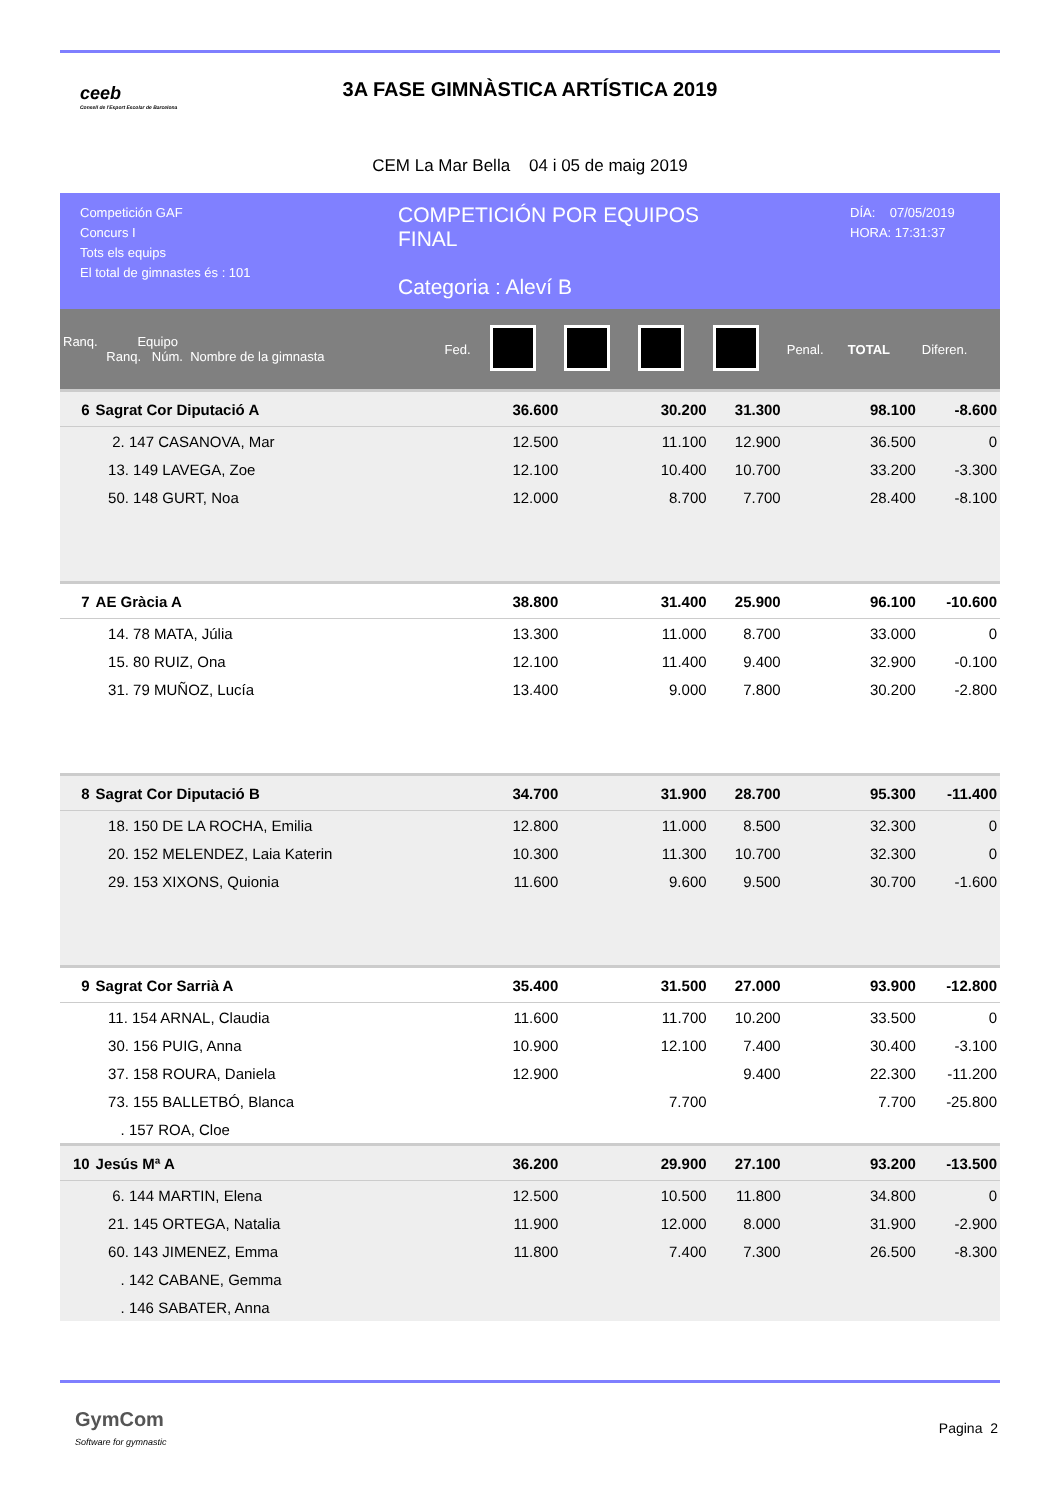ceeb
Consell de l'Esport Escolar de Barcelona
3A FASE GIMNÀSTICA ARTÍSTICA 2019
CEM La Mar Bella 04 i 05 de maig 2019
Competición GAF
Concurs I
Tots els equips
El total de gimnastes és : 101
COMPETICIÓN POR EQUIPOS
FINAL
Categoria : Aleví B
DÍA: 07/05/2019
HORA: 17:31:37
| Ranq. Equipo Ranq. Núm. Nombre de la gimnasta | | Fed. | | | | | Penal. | TOTAL | Diferen. |
| 6 | Sagrat Cor Diputació A | | 36.600 | | 30.200 | 31.300 | | 98.100 | -8.600 |
| | 2. 147 CASANOVA, Mar | | 12.500 | | 11.100 | 12.900 | | 36.500 | 0 |
| | 13. 149 LAVEGA, Zoe | | 12.100 | | 10.400 | 10.700 | | 33.200 | -3.300 |
| | 50. 148 GURT, Noa | | 12.000 | | 8.700 | 7.700 | | 28.400 | -8.100 |
| 7 | AE Gràcia A | | 38.800 | | 31.400 | 25.900 | | 96.100 | -10.600 |
| | 14. 78 MATA, Júlia | | 13.300 | | 11.000 | 8.700 | | 33.000 | 0 |
| | 15. 80 RUIZ, Ona | | 12.100 | | 11.400 | 9.400 | | 32.900 | -0.100 |
| | 31. 79 MUÑOZ, Lucía | | 13.400 | | 9.000 | 7.800 | | 30.200 | -2.800 |
| 8 | Sagrat Cor Diputació B | | 34.700 | | 31.900 | 28.700 | | 95.300 | -11.400 |
| | 18. 150 DE LA ROCHA, Emilia | | 12.800 | | 11.000 | 8.500 | | 32.300 | 0 |
| | 20. 152 MELENDEZ, Laia Katerin | | 10.300 | | 11.300 | 10.700 | | 32.300 | 0 |
| | 29. 153 XIXONS, Quionia | | 11.600 | | 9.600 | 9.500 | | 30.700 | -1.600 |
| 9 | Sagrat Cor Sarrià A | | 35.400 | | 31.500 | 27.000 | | 93.900 | -12.800 |
| | 11. 154 ARNAL, Claudia | | 11.600 | | 11.700 | 10.200 | | 33.500 | 0 |
| | 30. 156 PUIG, Anna | | 10.900 | | 12.100 | 7.400 | | 30.400 | -3.100 |
| | 37. 158 ROURA, Daniela | | 12.900 | | | 9.400 | | 22.300 | -11.200 |
| | 73. 155 BALLETBÓ, Blanca | | | | 7.700 | | | 7.700 | -25.800 |
| | . 157 ROA, Cloe | | | | | | | | |
| 10 | Jesús Mª A | | 36.200 | | 29.900 | 27.100 | | 93.200 | -13.500 |
| | 6. 144 MARTIN, Elena | | 12.500 | | 10.500 | 11.800 | | 34.800 | 0 |
| | 21. 145 ORTEGA, Natalia | | 11.900 | | 12.000 | 8.000 | | 31.900 | -2.900 |
| | 60. 143 JIMENEZ, Emma | | 11.800 | | 7.400 | 7.300 | | 26.500 | -8.300 |
| | . 142 CABANE, Gemma | | | | | | | | |
| | . 146 SABATER, Anna | | | | | | | | |
GymCom
Software for gymnastic
Pagina 2